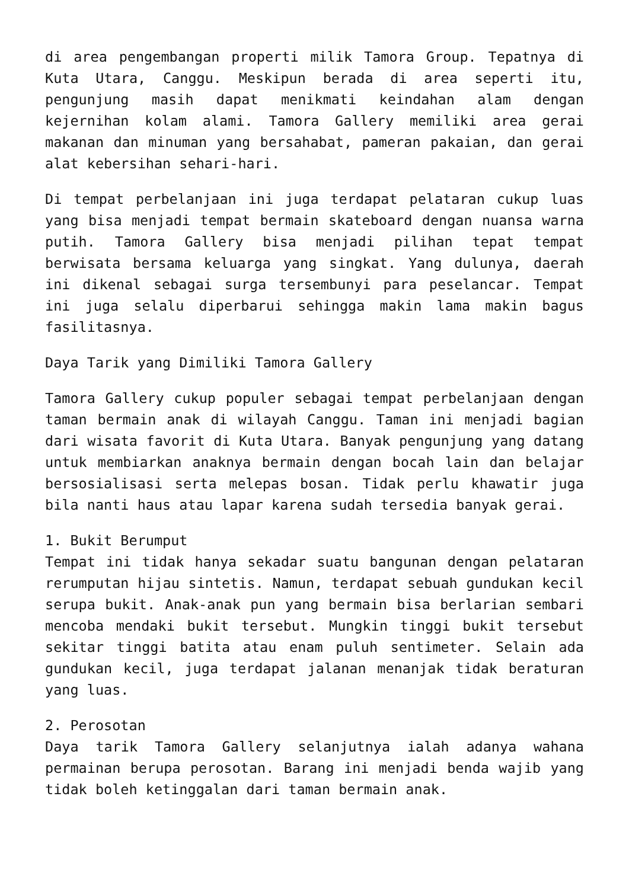di area pengembangan properti milik Tamora Group. Tepatnya di Kuta Utara, Canggu. Meskipun berada di area seperti itu, pengunjung masih dapat menikmati keindahan alam dengan kejernihan kolam alami. Tamora Gallery memiliki area gerai makanan dan minuman yang bersahabat, pameran pakaian, dan gerai alat kebersihan sehari-hari.
Di tempat perbelanjaan ini juga terdapat pelataran cukup luas yang bisa menjadi tempat bermain skateboard dengan nuansa warna putih. Tamora Gallery bisa menjadi pilihan tepat tempat berwisata bersama keluarga yang singkat. Yang dulunya, daerah ini dikenal sebagai surga tersembunyi para peselancar. Tempat ini juga selalu diperbarui sehingga makin lama makin bagus fasilitasnya.
Daya Tarik yang Dimiliki Tamora Gallery
Tamora Gallery cukup populer sebagai tempat perbelanjaan dengan taman bermain anak di wilayah Canggu. Taman ini menjadi bagian dari wisata favorit di Kuta Utara. Banyak pengunjung yang datang untuk membiarkan anaknya bermain dengan bocah lain dan belajar bersosialisasi serta melepas bosan. Tidak perlu khawatir juga bila nanti haus atau lapar karena sudah tersedia banyak gerai.
1. Bukit Berumput
Tempat ini tidak hanya sekadar suatu bangunan dengan pelataran rerumputan hijau sintetis. Namun, terdapat sebuah gundukan kecil serupa bukit. Anak-anak pun yang bermain bisa berlarian sembari mencoba mendaki bukit tersebut. Mungkin tinggi bukit tersebut sekitar tinggi batita atau enam puluh sentimeter. Selain ada gundukan kecil, juga terdapat jalanan menanjak tidak beraturan yang luas.
2. Perosotan
Daya tarik Tamora Gallery selanjutnya ialah adanya wahana permainan berupa perosotan. Barang ini menjadi benda wajib yang tidak boleh ketinggalan dari taman bermain anak.